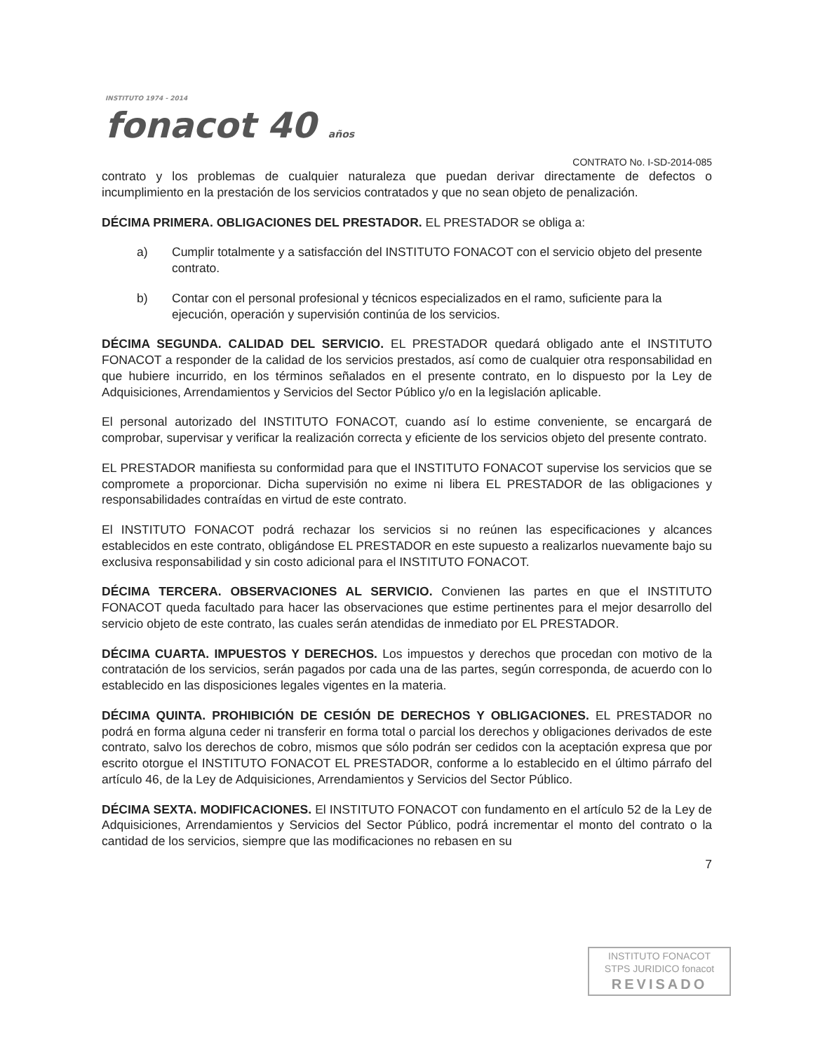INSTITUTO 1974 - 2014
fonacot 40 años
CONTRATO No. I-SD-2014-085
contrato y los problemas de cualquier naturaleza que puedan derivar directamente de defectos o incumplimiento en la prestación de los servicios contratados y que no sean objeto de penalización.
DÉCIMA PRIMERA. OBLIGACIONES DEL PRESTADOR. EL PRESTADOR se obliga a:
a) Cumplir totalmente y a satisfacción del INSTITUTO FONACOT con el servicio objeto del presente contrato.
b) Contar con el personal profesional y técnicos especializados en el ramo, suficiente para la ejecución, operación y supervisión continúa de los servicios.
DÉCIMA SEGUNDA. CALIDAD DEL SERVICIO. EL PRESTADOR quedará obligado ante el INSTITUTO FONACOT a responder de la calidad de los servicios prestados, así como de cualquier otra responsabilidad en que hubiere incurrido, en los términos señalados en el presente contrato, en lo dispuesto por la Ley de Adquisiciones, Arrendamientos y Servicios del Sector Público y/o en la legislación aplicable.
El personal autorizado del INSTITUTO FONACOT, cuando así lo estime conveniente, se encargará de comprobar, supervisar y verificar la realización correcta y eficiente de los servicios objeto del presente contrato.
EL PRESTADOR manifiesta su conformidad para que el INSTITUTO FONACOT supervise los servicios que se compromete a proporcionar. Dicha supervisión no exime ni libera EL PRESTADOR de las obligaciones y responsabilidades contraídas en virtud de este contrato.
El INSTITUTO FONACOT podrá rechazar los servicios si no reúnen las especificaciones y alcances establecidos en este contrato, obligándose EL PRESTADOR en este supuesto a realizarlos nuevamente bajo su exclusiva responsabilidad y sin costo adicional para el INSTITUTO FONACOT.
DÉCIMA TERCERA. OBSERVACIONES AL SERVICIO. Convienen las partes en que el INSTITUTO FONACOT queda facultado para hacer las observaciones que estime pertinentes para el mejor desarrollo del servicio objeto de este contrato, las cuales serán atendidas de inmediato por EL PRESTADOR.
DÉCIMA CUARTA. IMPUESTOS Y DERECHOS. Los impuestos y derechos que procedan con motivo de la contratación de los servicios, serán pagados por cada una de las partes, según corresponda, de acuerdo con lo establecido en las disposiciones legales vigentes en la materia.
DÉCIMA QUINTA. PROHIBICIÓN DE CESIÓN DE DERECHOS Y OBLIGACIONES. EL PRESTADOR no podrá en forma alguna ceder ni transferir en forma total o parcial los derechos y obligaciones derivados de este contrato, salvo los derechos de cobro, mismos que sólo podrán ser cedidos con la aceptación expresa que por escrito otorgue el INSTITUTO FONACOT EL PRESTADOR, conforme a lo establecido en el último párrafo del artículo 46, de la Ley de Adquisiciones, Arrendamientos y Servicios del Sector Público.
DÉCIMA SEXTA. MODIFICACIONES. El INSTITUTO FONACOT con fundamento en el artículo 52 de la Ley de Adquisiciones, Arrendamientos y Servicios del Sector Público, podrá incrementar el monto del contrato o la cantidad de los servicios, siempre que las modificaciones no rebasen en su
7
INSTITUTO FONACOT
STPS JURIDICO fonacot
REVISADO